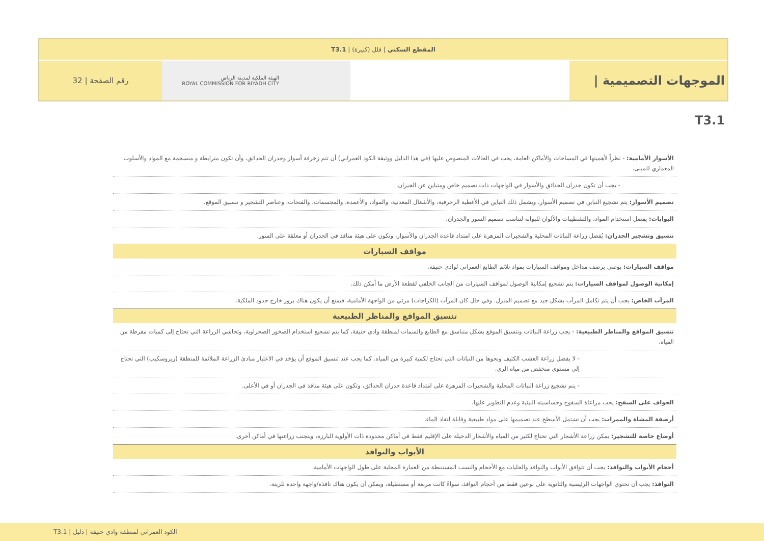المقطع السكني | فلل (كبيرة) | T3.1
الموجهات التصميمية | T3.1
الهيئة الملكية لمدينة الرياض
ROYAL COMMISSION FOR RIYADH CITY
رقم الصفحة | 32
| الأسوار الأمامية: - نظراً لأهميتها في المساحات والأماكن العامة، يجب في الحالات المنصوص عليها (في هذا الدليل ووثيقة الكود العمراني) أن تتم زخرفة أسوار وجدران الحدائق، وأن تكون مترابطة و منسجمة مع المواد والأسلوب المعماري للمبنى. |
| - يجب أن تكون جدران الحدائق والأسوار في الواجهات ذات تصميم خاص ومتباين عن الجيران. |
| تصميم الأسوار: يتم تشجيع التباين في تصميم الأسوار، ويشمل ذلك التباين في الأغطية الزخرفية، والأشغال المعدنية، والمواد، والأعمدة، والمجسمات، والفتحات، وعناصر التشجير و تنسيق الموقع. |
| البوابات: يفضل استخدام المواد، والتشطيبات والألوان للبوابة لتناسب تصميم السور والجدران. |
| تنسيق وتشجير الجدران: يُفضل زراعة النباتات المحلية والشجيرات المزهرة على امتداد قاعدة الجدران والأسوار، وتكون على هيئة منافذ في الجدران أو معلقة على السور. |
| مواقف السيارات |
| مواقف السيارات: يوصى برصف مداخل ومواقف السيارات بمواد تلائم الطابع العمراني لوادي حنيفة. |
| إمكانية الوصول لمواقف السيارات: يتم تشجيع إمكانية الوصول لمواقف السيارات من الجانب الخلفي لقطعة الأرض ما أمكن ذلك. |
| المرآب الخاص: يجب أن يتم تكامل المرآب بشكل جيد مع تصميم المنزل. وفي حال كان المرآب (الكراجات) مرئي من الواجهة الأمامية، فيمنع أن يكون هناك بروز خارج حدود الملكية. |
| تنسيق المواقع والمناظر الطبيعية |
| تنسيق المواقع والمناظر الطبيعية: - يجب زراعة النباتات وتنسيق الموقع بشكل متناسق مع الطابع والسمات لمنطقة وادي حنيفة، كما يتم تشجيع استخدام الصخور الصحراوية، وتحاشي الزراعة التي تحتاج إلى كميات مفرطة من المياه. |
| - لا يفضل زراعة العشب الكثيف ونحوها من النباتات التي تحتاج لكمية كبيرة من المياه. كما يجب عند تنسيق الموقع أن يؤخذ في الاعتبار مبادئ الزراعة الملائمة للمنطقة (زيروسكيب) التي تحتاج إلى مستوى منخفض من مياه الري. |
| - يتم تشجيع زراعة النباتات المحلية والشجيرات المزهرة على امتداد قاعدة جدران الحدائق، وتكون على هيئة منافذ في الجدران أو في الأعلى. |
| الحواف على السفح: يجب مراعاة السفوح وحساسيته البيئية وعدم التطوير عليها. |
| أرصفة المشاة والممرات: يجب أن تشتمل الأسطح عند تصميمها على مواد طبيعية وقابلة لنفاذ الماء. |
| أوضاع خاصة للتشجير: يمكن زراعة الأشجار التي تحتاج لكثير من المياه والأشجار الدخيلة على الإقليم فقط في أماكن محدودة ذات الأولوية البارزة، ويتجنب زراعتها في أماكن أخرى. |
| الأبواب والنوافذ |
| أحجام الأبواب والنوافذ: يجب أن تتوافق الأبواب والنوافذ والحليات مع الأحجام والنسب المستنبطة من العمارة المحلية على طول الواجهات الأمامية. |
| النوافذ: يجب أن تحتوي الواجهات الرئيسية والثانوية على نوعين فقط من أحجام النوافذ، سواءً كانت مربعة أو مستطيلة، ويمكن أن يكون هناك نافذة/واجهة واحدة للزينة. |
الكود العمراني لمنطقة وادي حنيفة | دليل | T3.1